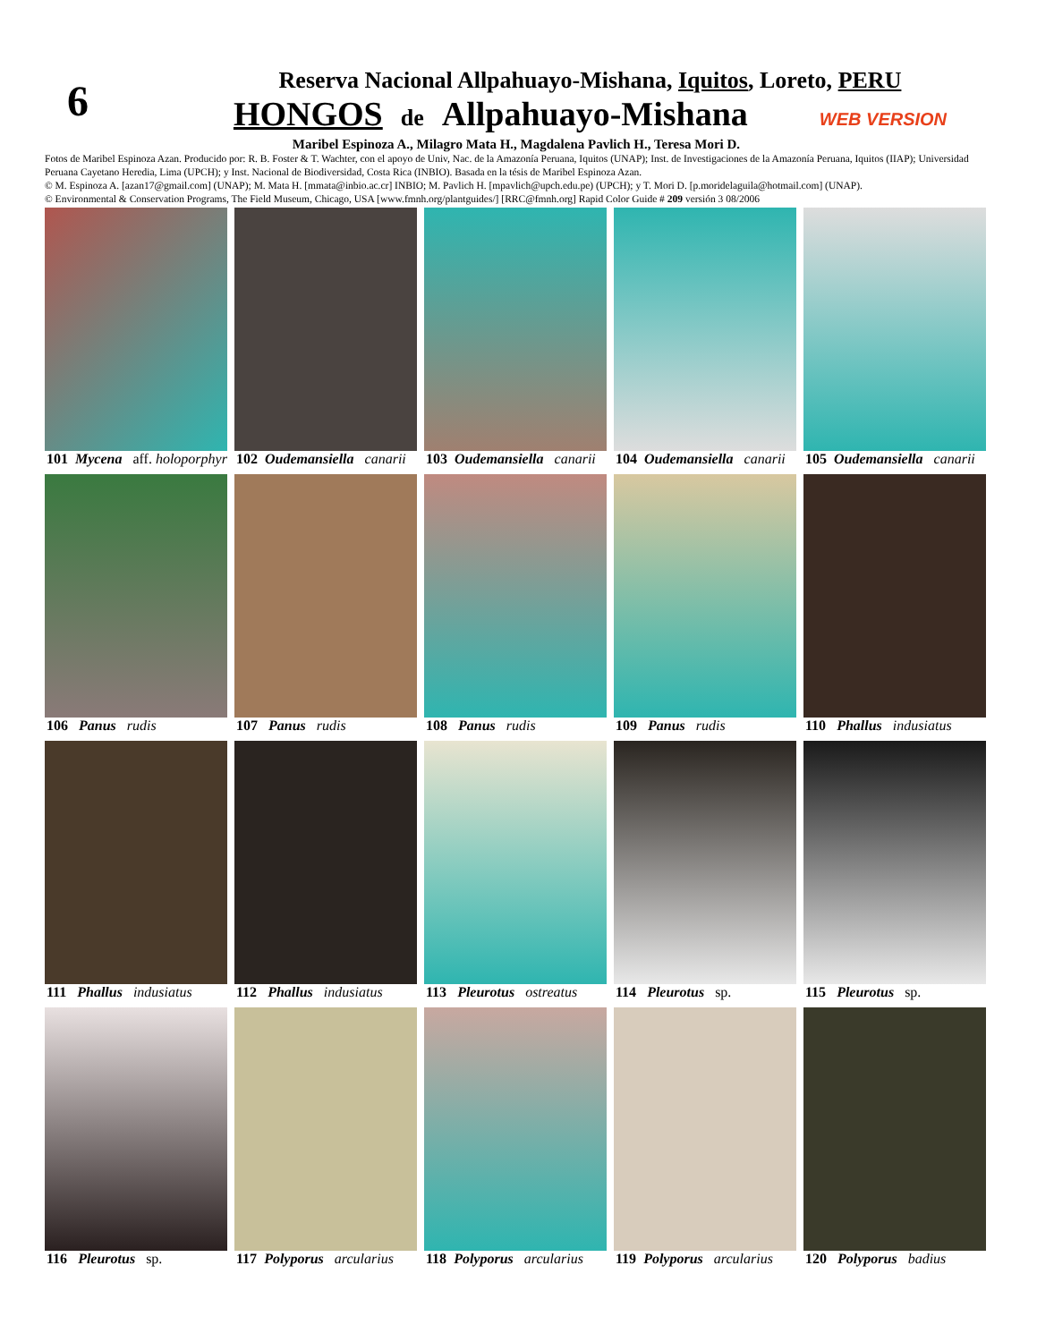6
Reserva Nacional Allpahuayo-Mishana, Iquitos, Loreto, PERU
HONGOS de Allpahuayo-Mishana WEB VERSION
Maribel Espinoza A., Milagro Mata H., Magdalena Pavlich H., Teresa Mori D.
Fotos de Maribel Espinoza Azan. Producido por: R. B. Foster & T. Wachter, con el apoyo de Univ, Nac. de la Amazonía Peruana, Iquitos (UNAP); Inst. de Investigaciones de la Amazonía Peruana, Iquitos (IIAP); Universidad Peruana Cayetano Heredia, Lima (UPCH); y Inst. Nacional de Biodiversidad, Costa Rica (INBIO). Basada en la tésis de Maribel Espinoza Azan.
© M. Espinoza A. [azan17@gmail.com] (UNAP); M. Mata H. [mmata@inbio.ac.cr] INBIO; M. Pavlich H. [mpavlich@upch.edu.pe) (UPCH); y T. Mori D. [p.moridelaguila@hotmail.com] (UNAP).
© Environmental & Conservation Programs, The Field Museum, Chicago, USA [www.fmnh.org/plantguides/] [RRC@fmnh.org] Rapid Color Guide # 209 versión 3 08/2006
101 Mycena aff. holoporphyra
102 Oudemansiella canarii
103 Oudemansiella canarii
104 Oudemansiella canarii
105 Oudemansiella canarii
106 Panus rudis
107 Panus rudis
108 Panus rudis
109 Panus rudis
110 Phallus indusiatus
111 Phallus indusiatus
112 Phallus indusiatus
113 Pleurotus ostreatus
114 Pleurotus sp.
115 Pleurotus sp.
116 Pleurotus sp.
117 Polyporus arcularius
118 Polyporus arcularius
119 Polyporus arcularius
120 Polyporus badius